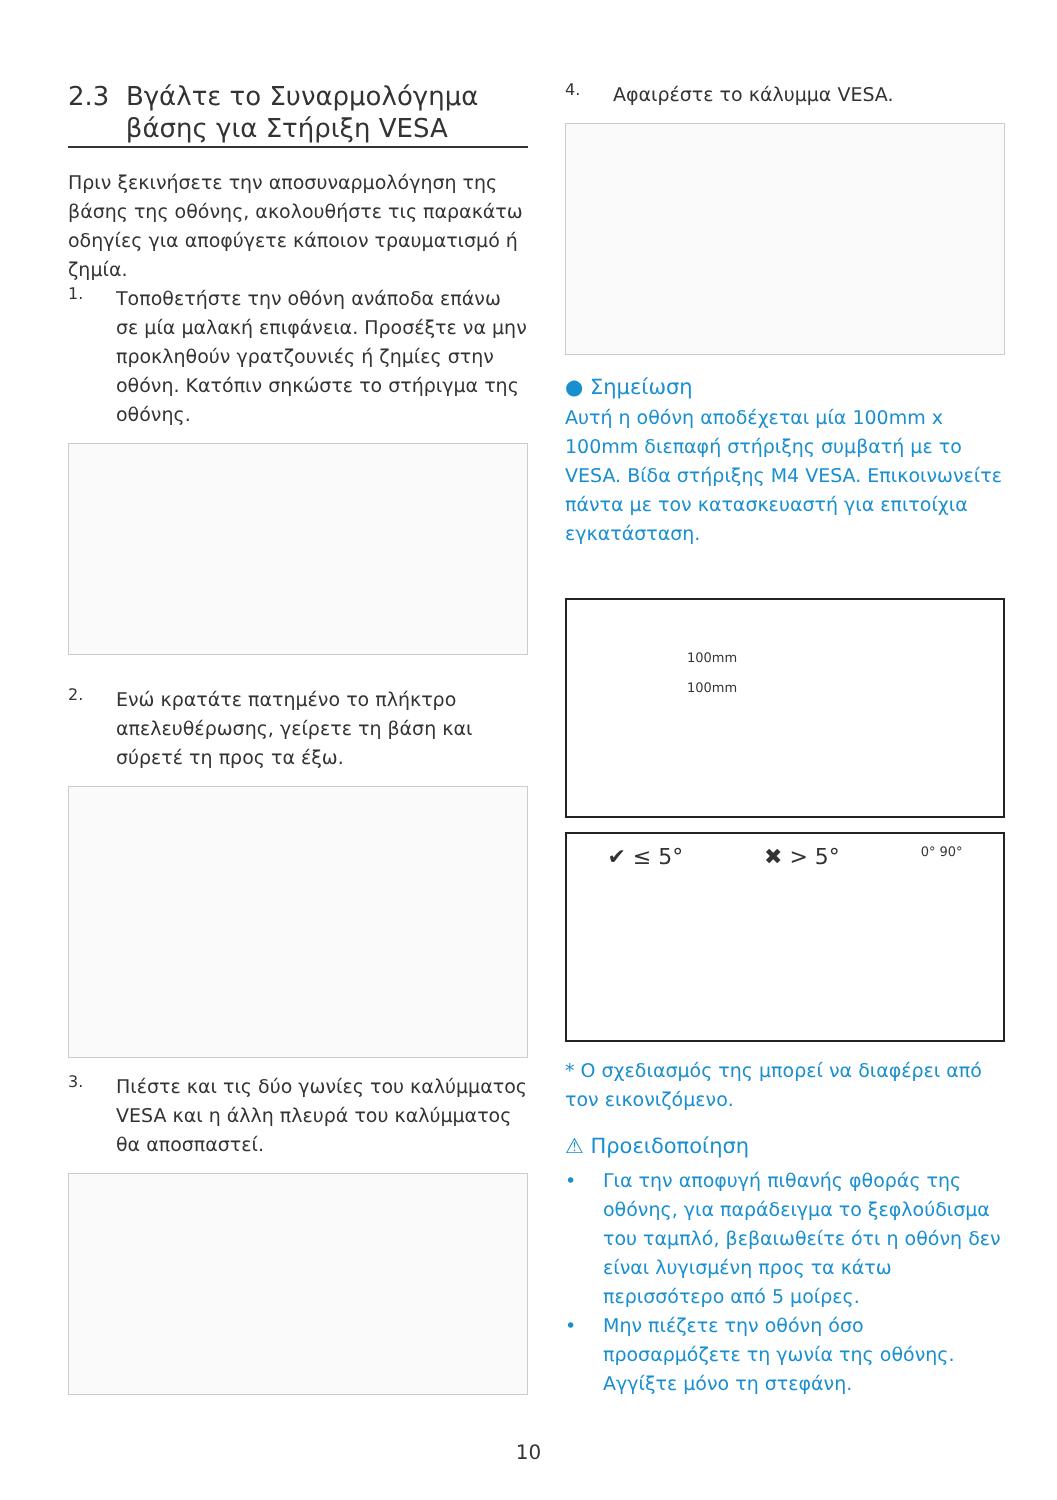2.3 Βγάλτε το Συναρμολόγημα
βάσης για Στήριξη VESA
Πριν ξεκινήσετε την αποσυναρμολόγηση της βάσης της οθόνης, ακολουθήστε τις παρακάτω οδηγίες για αποφύγετε κάποιον τραυματισμό ή ζημία.
1.
Τοποθετήστε την οθόνη ανάποδα επάνω σε μία μαλακή επιφάνεια. Προσέξτε να μην προκληθούν γρατζουνιές ή ζημίες στην οθόνη. Κατόπιν σηκώστε το στήριγμα της οθόνης.
2.
Ενώ κρατάτε πατημένο το πλήκτρο απελευθέρωσης, γείρετε τη βάση και σύρετέ τη προς τα έξω.
3.
Πιέστε και τις δύο γωνίες του καλύμματος VESA και η άλλη πλευρά του καλύμματος θα αποσπαστεί.
4.
Αφαιρέστε το κάλυμμα VESA.
● Σημείωση
Αυτή η οθόνη αποδέχεται μία 100mm x 100mm διεπαφή στήριξης συμβατή με το VESA. Βίδα στήριξης M4 VESA. Επικοινωνείτε πάντα με τον κατασκευαστή για επιτοίχια εγκατάσταση.
100mm
100mm
✔ ≤ 5° ✖ > 5° 0° 90°
* Ο σχεδιασμός της μπορεί να διαφέρει από τον εικονιζόμενο.
⚠ Προειδοποίηση
• Για την αποφυγή πιθανής φθοράς της οθόνης, για παράδειγμα το ξεφλούδισμα του ταμπλό, βεβαιωθείτε ότι η οθόνη δεν είναι λυγισμένη προς τα κάτω περισσότερο από 5 μοίρες.
• Μην πιέζετε την οθόνη όσο προσαρμόζετε τη γωνία της οθόνης. Αγγίξτε μόνο τη στεφάνη.
10